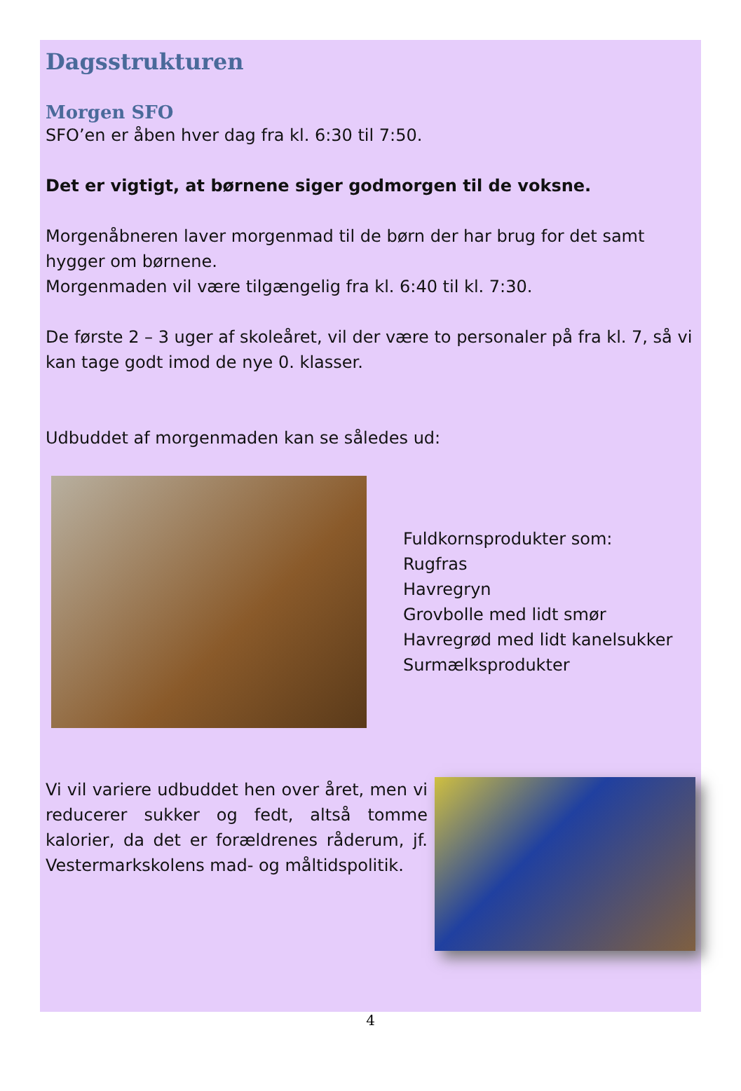Dagsstrukturen
Morgen SFO
SFO’en er åben hver dag fra kl. 6:30 til 7:50.
Det er vigtigt, at børnene siger godmorgen til de voksne.
Morgenåbneren laver morgenmad til de børn der har brug for det samt hygger om børnene.
Morgenmaden vil være tilgængelig fra kl. 6:40 til kl. 7:30.
De første 2 – 3 uger af skoleåret, vil der være to personaler på fra kl. 7, så vi kan tage godt imod de nye 0. klasser.
Udbuddet af morgenmaden kan se således ud:
Fuldkornsprodukter som:
Rugfras
Havregryn
Grovbolle med lidt smør
Havregrød med lidt kanelsukker
Surmælksprodukter
Vi vil variere udbuddet hen over året, men vi reducerer sukker og fedt, altså tomme kalorier, da det er forældrenes råderum, jf. Vestermarkskolens mad- og måltidspolitik.
4